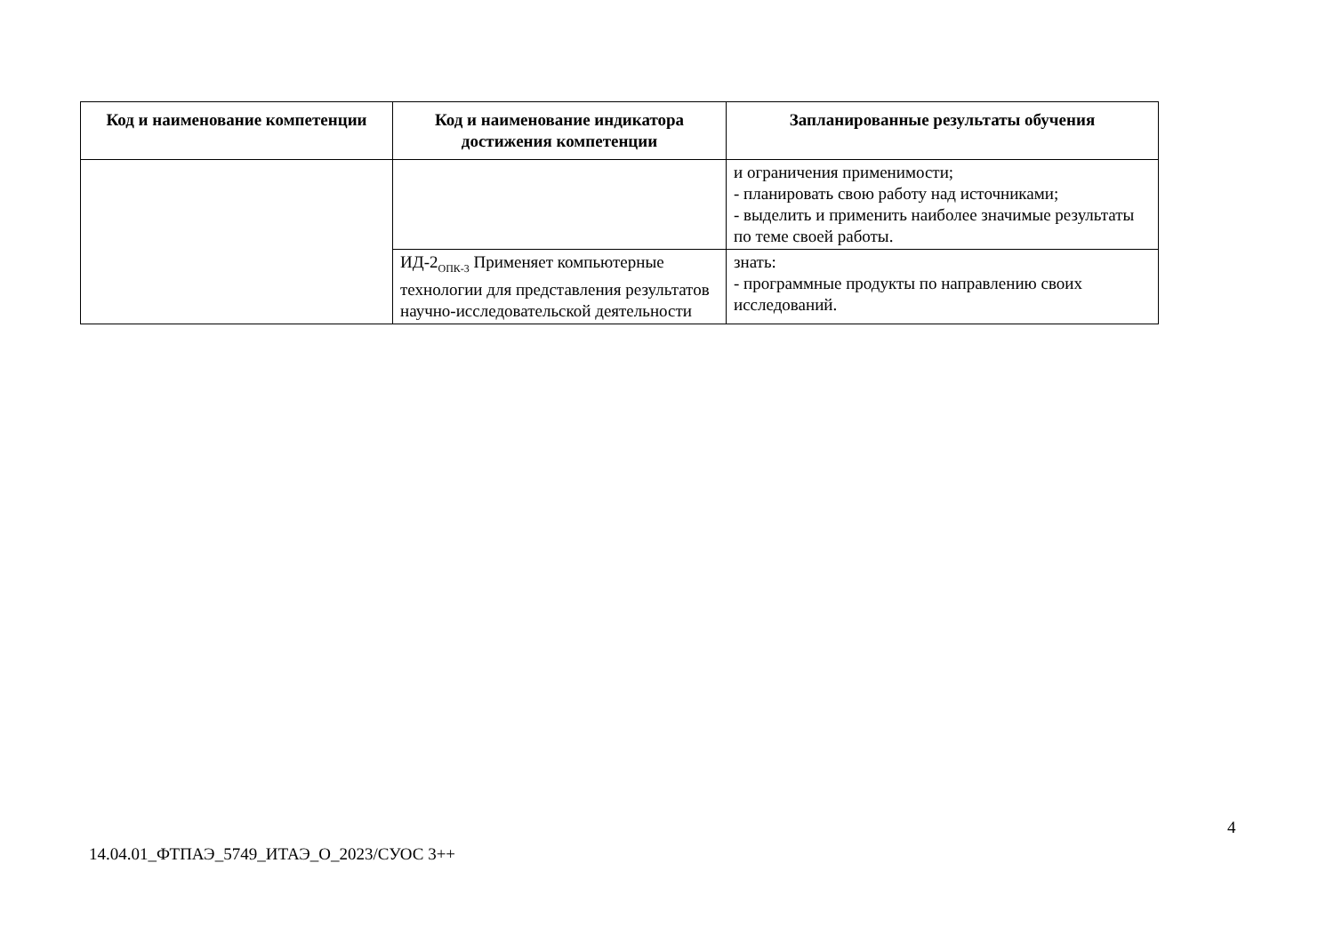| Код и наименование компетенции | Код и наименование индикатора достижения компетенции | Запланированные результаты обучения |
| --- | --- | --- |
| | | и ограничения применимости; - планировать свою работу над источниками; - выделить и применить наиболее значимые результаты по теме своей работы. |
| | ИД-2<sub>ОПК-3</sub> Применяет компьютерные технологии для представления результатов научно-исследовательской деятельности | знать: - программные продукты по направлению своих исследований. |
4
14.04.01_ФТПАЭ_5749_ИТАЭ_О_2023/СУОС 3++